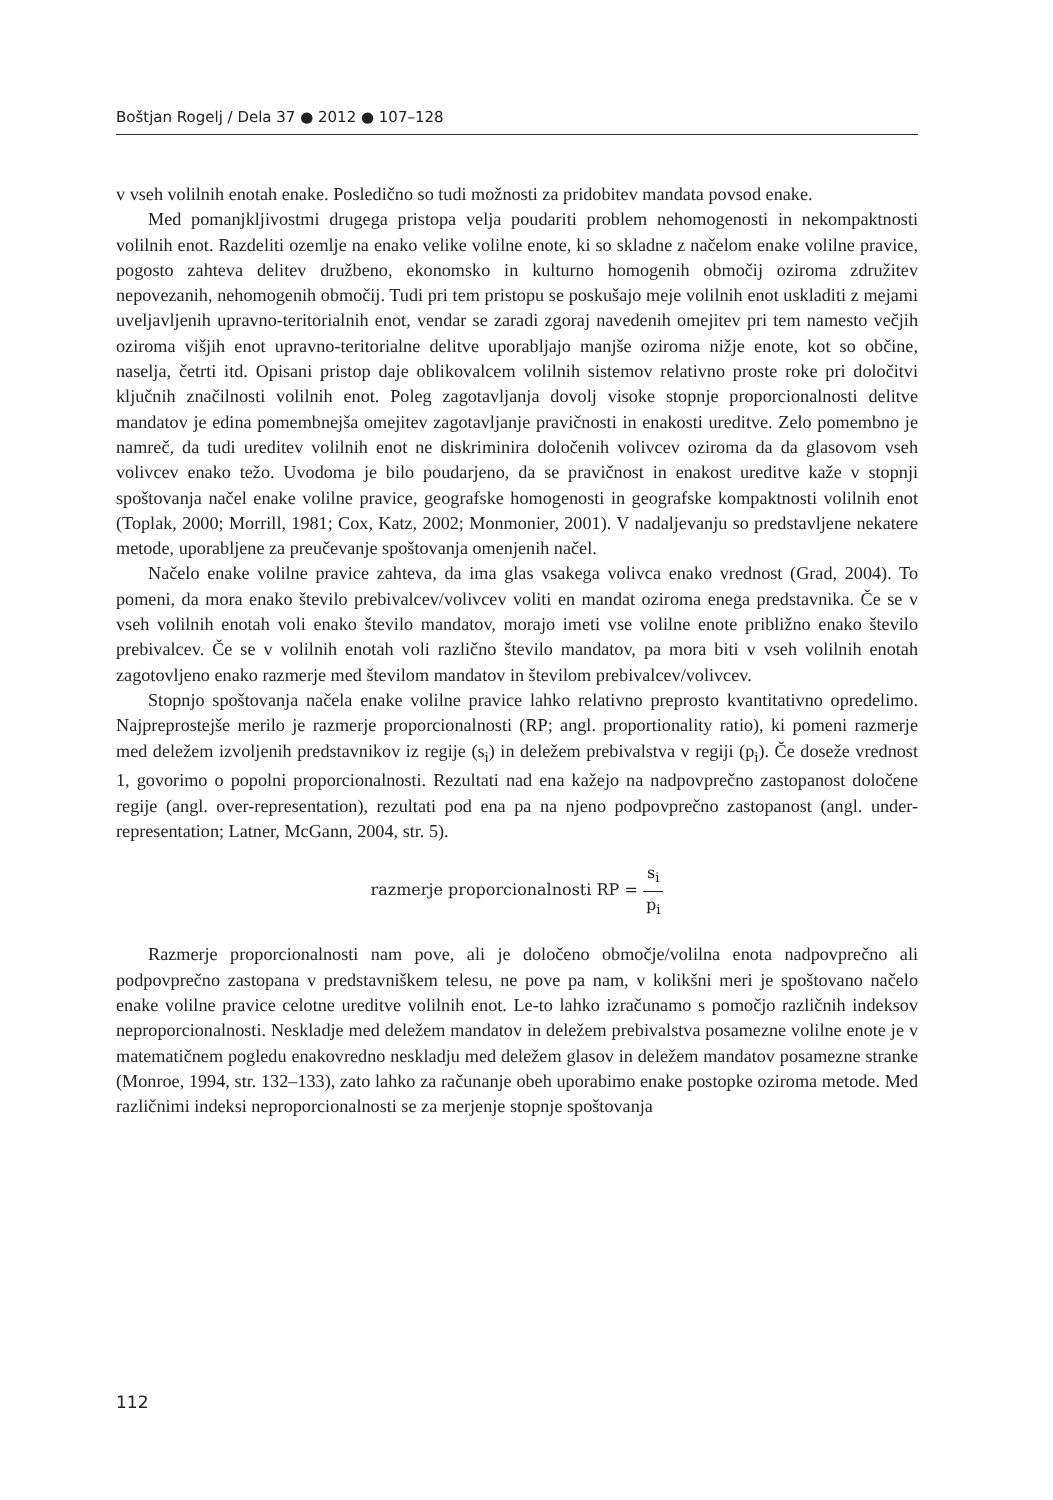Boštjan Rogelj / Dela 37 ● 2012 ● 107–128
v vseh volilnih enotah enake. Posledično so tudi možnosti za pridobitev mandata povsod enake.
Med pomanjkljivostmi drugega pristopa velja poudariti problem nehomogenosti in nekompaktnosti volilnih enot. Razdeliti ozemlje na enako velike volilne enote, ki so skladne z načelom enake volilne pravice, pogosto zahteva delitev družbeno, ekonomsko in kulturno homogenih območij oziroma združitev nepovezanih, nehomogenih območij. Tudi pri tem pristopu se poskušajo meje volilnih enot uskladiti z mejami uveljavljenih upravno-teritorialnih enot, vendar se zaradi zgoraj navedenih omejitev pri tem namesto večjih oziroma višjih enot upravno-teritorialne delitve uporabljajo manjše oziroma nižje enote, kot so občine, naselja, četrti itd. Opisani pristop daje oblikovalcem volilnih sistemov relativno proste roke pri določitvi ključnih značilnosti volilnih enot. Poleg zagotavljanja dovolj visoke stopnje proporcionalnosti delitve mandatov je edina pomembnejša omejitev zagotavljanje pravičnosti in enakosti ureditve. Zelo pomembno je namreč, da tudi ureditev volilnih enot ne diskriminira določenih volivcev oziroma da da glasovom vseh volivcev enako težo. Uvodoma je bilo poudarjeno, da se pravičnost in enakost ureditve kaže v stopnji spoštovanja načel enake volilne pravice, geografske homogenosti in geografske kompaktnosti volilnih enot (Toplak, 2000; Morrill, 1981; Cox, Katz, 2002; Monmonier, 2001). V nadaljevanju so predstavljene nekatere metode, uporabljene za preučevanje spoštovanja omenjenih načel.
Načelo enake volilne pravice zahteva, da ima glas vsakega volivca enako vrednost (Grad, 2004). To pomeni, da mora enako število prebivalcev/volivcev voliti en mandat oziroma enega predstavnika. Če se v vseh volilnih enotah voli enako število mandatov, morajo imeti vse volilne enote približno enako število prebivalcev. Če se v volilnih enotah voli različno število mandatov, pa mora biti v vseh volilnih enotah zagotovljeno enako razmerje med številom mandatov in številom prebivalcev/volivcev.
Stopnjo spoštovanja načela enake volilne pravice lahko relativno preprosto kvantitativno opredelimo. Najpreprostejše merilo je razmerje proporcionalnosti (RP; angl. proportionality ratio), ki pomeni razmerje med deležem izvoljenih predstavnikov iz regije (s<sub>i</sub>) in deležem prebivalstva v regiji (p<sub>i</sub>). Če doseže vrednost 1, govorimo o popolni proporcionalnosti. Rezultati nad ena kažejo na nadpovprečno zastopanost določene regije (angl. over-representation), rezultati pod ena pa na njeno podpovprečno zastopanost (angl. under-representation; Latner, McGann, 2004, str. 5).
razmerje proporcionalnosti RP = s<sub>i</sub> p<sub>i</sub>
Razmerje proporcionalnosti nam pove, ali je določeno območje/volilna enota nadpovprečno ali podpovprečno zastopana v predstavniškem telesu, ne pove pa nam, v kolikšni meri je spoštovano načelo enake volilne pravice celotne ureditve volilnih enot. Le-to lahko izračunamo s pomočjo različnih indeksov neproporcionalnosti. Neskladje med deležem mandatov in deležem prebivalstva posamezne volilne enote je v matematičnem pogledu enakovredno neskladju med deležem glasov in deležem mandatov posamezne stranke (Monroe, 1994, str. 132–133), zato lahko za računanje obeh uporabimo enake postopke oziroma metode. Med različnimi indeksi neproporcionalnosti se za merjenje stopnje spoštovanja
112